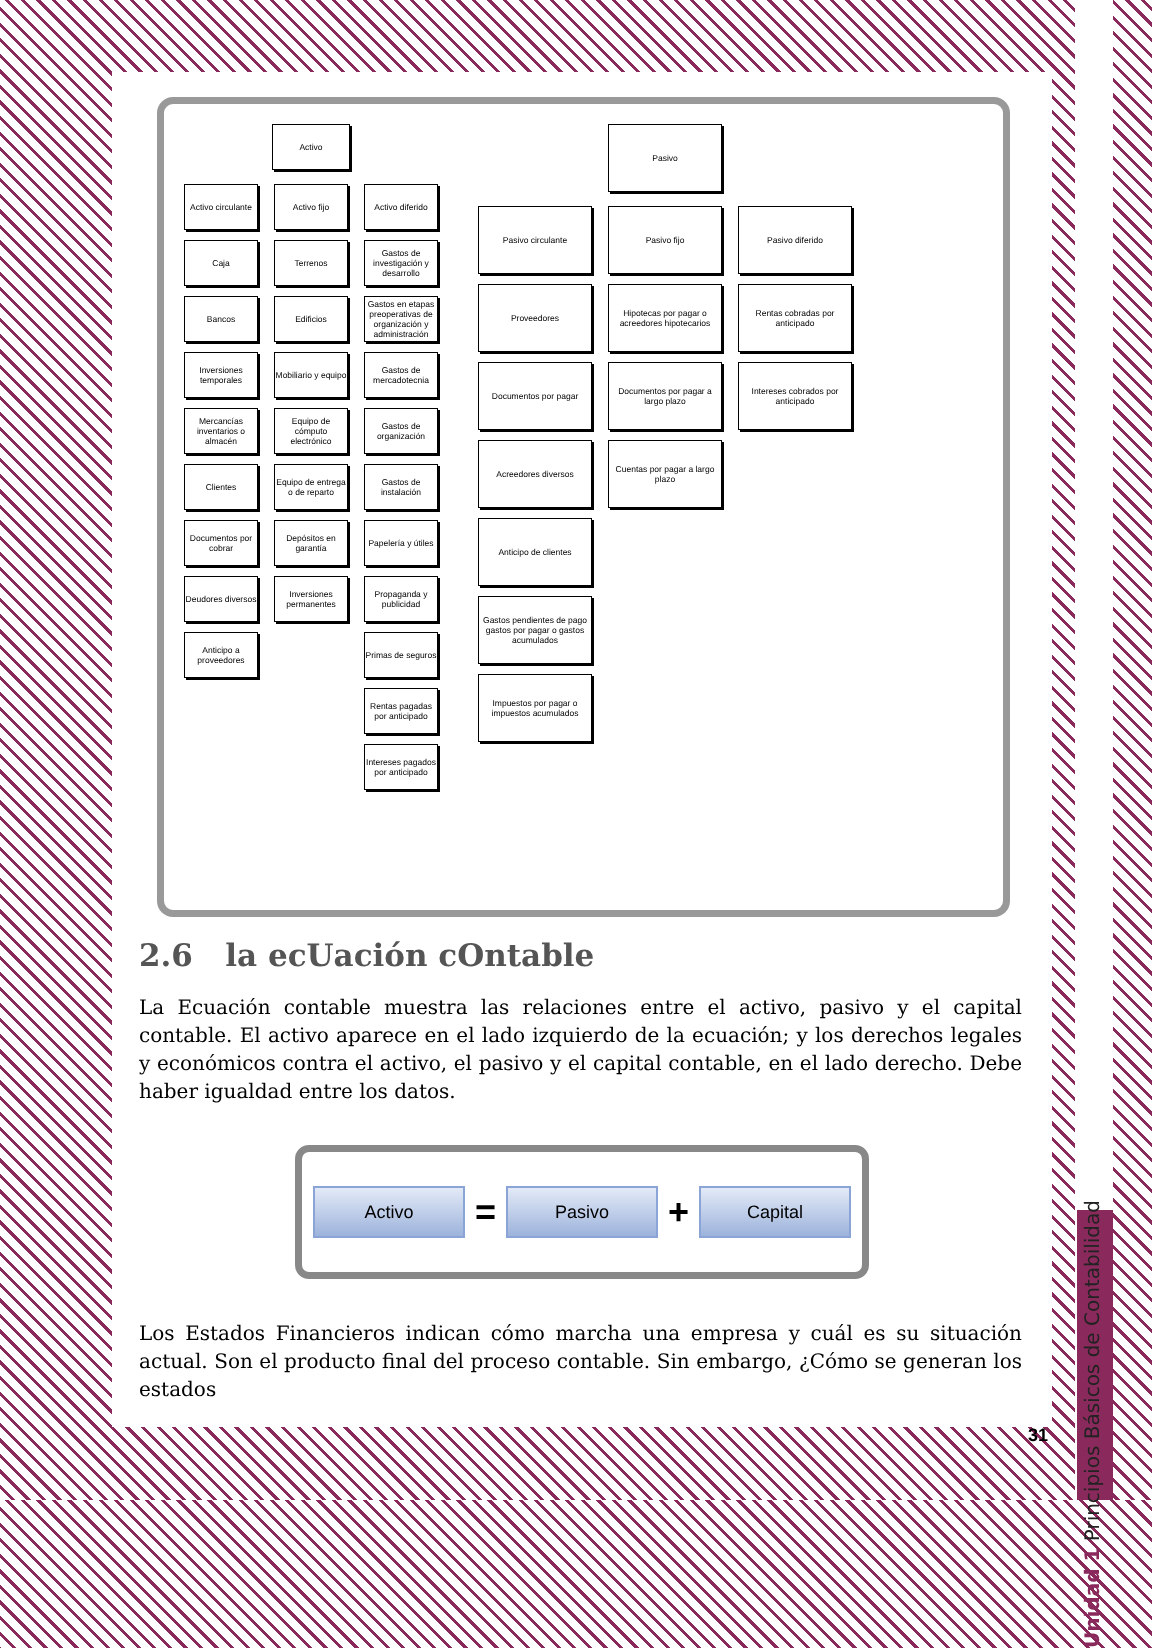Unidad 1 Principios Básicos de Contabilidad
Activo
Activo circulante
Caja
Bancos
Inversiones temporales
Mercancías inventarios o almacén
Clientes
Documentos por cobrar
Deudores diversos
Anticipo a proveedores
Activo fijo
Terrenos
Edificios
Mobiliario y equipo
Equipo de cómputo electrónico
Equipo de entrega o de reparto
Depósitos en garantía
Inversiones permanentes
Activo diferido
Gastos de investigación y desarrollo
Gastos en etapas preoperativas de organización y administración
Gastos de mercadotecnia
Gastos de organización
Gastos de instalación
Papelería y útiles
Propaganda y publicidad
Primas de seguros
Rentas pagadas por anticipado
Intereses pagados por anticipado
Pasivo
Pasivo circulante
Proveedores
Documentos por pagar
Acreedores diversos
Anticipo de clientes
Gastos pendientes de pago gastos por pagar o gastos acumulados
Impuestos por pagar o impuestos acumulados
Pasivo fijo
Hipotecas por pagar o acreedores hipotecarios
Documentos por pagar a largo plazo
Cuentas por pagar a largo plazo
Pasivo diferido
Rentas cobradas por anticipado
Intereses cobrados por anticipado
2.6 la ecUación cOntable
La Ecuación contable muestra las relaciones entre el activo, pasivo y el capital contable. El activo aparece en el lado izquierdo de la ecuación; y los derechos legales y económicos contra el activo, el pasivo y el capital contable, en el lado derecho. Debe haber igualdad entre los datos.
Activo = Pasivo + Capital
Los Estados Financieros indican cómo marcha una empresa y cuál es su situación actual. Son el producto final del proceso contable. Sin embargo, ¿Cómo se generan los estados
31